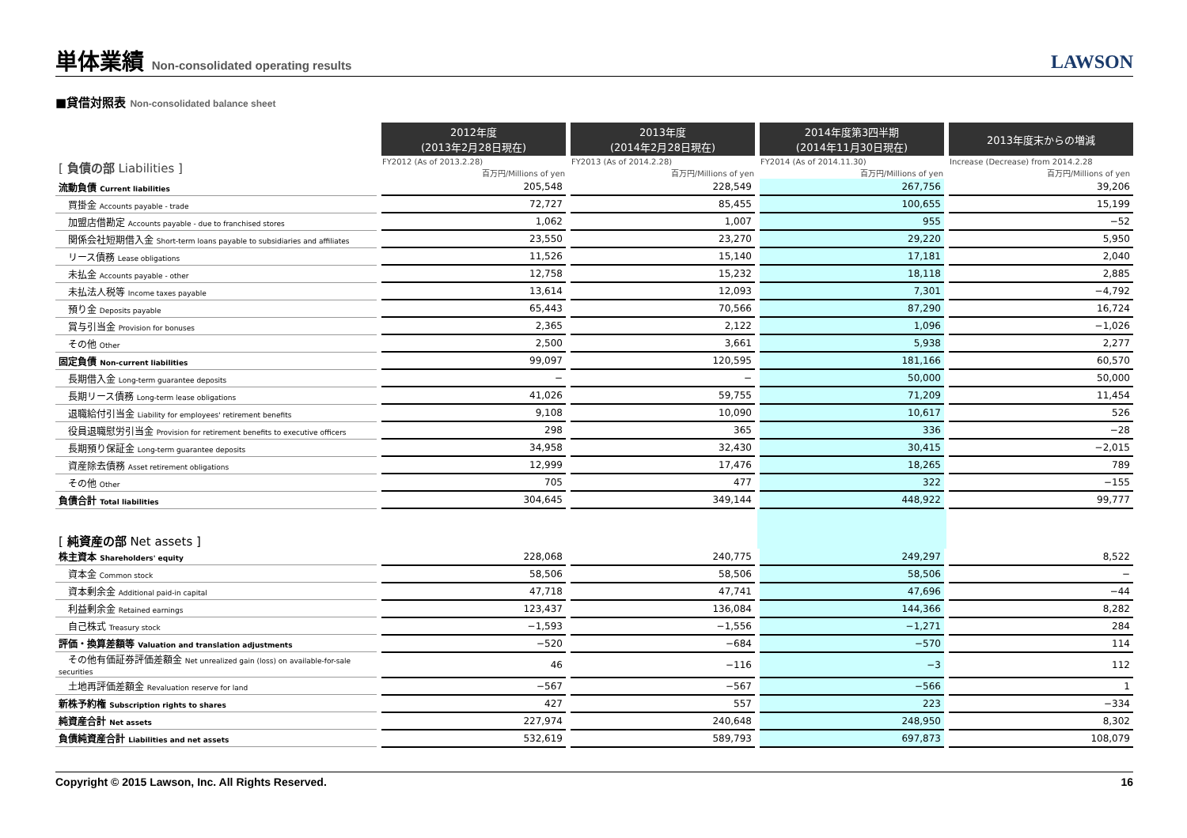単体業績 Non-consolidated operating results
LAWSON
■貸借対照表 Non-consolidated balance sheet
| | 2012年度 (2013年2月28日現在) | 2013年度 (2014年2月28日現在) | 2014年度第3四半期 (2014年11月30日現在) | 2013年度末からの増減 |
| --- | --- | --- | --- | --- |
| [ 負債の部 Liabilities ] | FY2012 (As of 2013.2.28) | FY2013 (As of 2014.2.28) | FY2014 (As of 2014.11.30) | Increase (Decrease) from 2014.2.28 |
| | 百万円/Millions of yen | 百万円/Millions of yen | 百万円/Millions of yen | 百万円/Millions of yen |
| 流動負債 Current liabilities | 205,548 | 228,549 | 267,756 | 39,206 |
| 買掛金 Accounts payable - trade | 72,727 | 85,455 | 100,655 | 15,199 |
| 加盟店借勘定 Accounts payable - due to franchised stores | 1,062 | 1,007 | 955 | −52 |
| 関係会社短期借入金 Short-term loans payable to subsidiaries and affiliates | 23,550 | 23,270 | 29,220 | 5,950 |
| リース債務 Lease obligations | 11,526 | 15,140 | 17,181 | 2,040 |
| 未払金 Accounts payable - other | 12,758 | 15,232 | 18,118 | 2,885 |
| 未払法人税等 Income taxes payable | 13,614 | 12,093 | 7,301 | −4,792 |
| 預り金 Deposits payable | 65,443 | 70,566 | 87,290 | 16,724 |
| 賞与引当金 Provision for bonuses | 2,365 | 2,122 | 1,096 | −1,026 |
| その他 Other | 2,500 | 3,661 | 5,938 | 2,277 |
| 固定負債 Non-current liabilities | 99,097 | 120,595 | 181,166 | 60,570 |
| 長期借入金 Long-term guarantee deposits | − | − | 50,000 | 50,000 |
| 長期リース債務 Long-term lease obligations | 41,026 | 59,755 | 71,209 | 11,454 |
| 退職給付引当金 Liability for employees' retirement benefits | 9,108 | 10,090 | 10,617 | 526 |
| 役員退職慰労引当金 Provision for retirement benefits to executive officers | 298 | 365 | 336 | −28 |
| 長期預り保証金 Long-term guarantee deposits | 34,958 | 32,430 | 30,415 | −2,015 |
| 資産除去債務 Asset retirement obligations | 12,999 | 17,476 | 18,265 | 789 |
| その他 Other | 705 | 477 | 322 | −155 |
| 負債合計 Total liabilities | 304,645 | 349,144 | 448,922 | 99,777 |
| [ 純資産の部 Net assets ] | | | | |
| 株主資本 Shareholders' equity | 228,068 | 240,775 | 249,297 | 8,522 |
| 資本金 Common stock | 58,506 | 58,506 | 58,506 | − |
| 資本剰余金 Additional paid-in capital | 47,718 | 47,741 | 47,696 | −44 |
| 利益剰余金 Retained earnings | 123,437 | 136,084 | 144,366 | 8,282 |
| 自己株式 Treasury stock | −1,593 | −1,556 | −1,271 | 284 |
| 評価・換算差額等 Valuation and translation adjustments | −520 | −684 | −570 | 114 |
| その他有価証券評価差額金 Net unrealized gain (loss) on available-for-sale securities | 46 | −116 | −3 | 112 |
| 土地再評価差額金 Revaluation reserve for land | −567 | −567 | −566 | 1 |
| 新株予約権 Subscription rights to shares | 427 | 557 | 223 | −334 |
| 純資産合計 Net assets | 227,974 | 240,648 | 248,950 | 8,302 |
| 負債純資産合計 Liabilities and net assets | 532,619 | 589,793 | 697,873 | 108,079 |
Copyright © 2015 Lawson, Inc. All Rights Reserved. 16